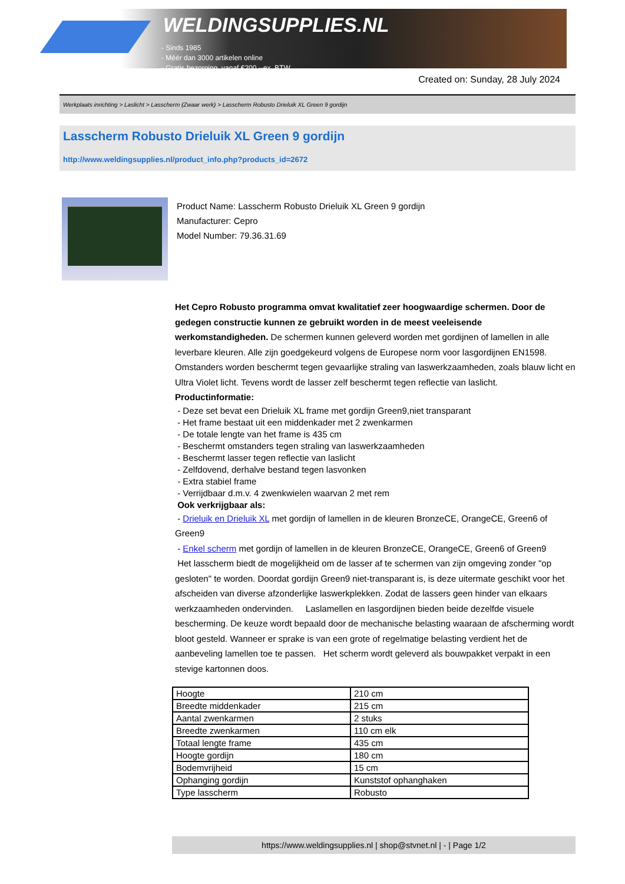WELDINGSUPPLIES.NL
- Sinds 1985
- Méér dan 3000 artikelen online
- Gratis bezorging, vanaf €200,--ex. BTW
Created on: Sunday, 28 July 2024
Werkplaats inrichting > Laslicht > Lasscherm (Zwaar werk) > Lasscherm Robusto Drieluik XL Green 9 gordijn
Lasscherm Robusto Drieluik XL Green 9 gordijn
http://www.weldingsupplies.nl/product_info.php?products_id=2672
Product Name: Lasscherm Robusto Drieluik XL Green 9 gordijn
Manufacturer: Cepro
Model Number: 79.36.31.69
Het Cepro Robusto programma omvat kwalitatief zeer hoogwaardige schermen. Door de gedegen constructie kunnen ze gebruikt worden in de meest veeleisende werkomstandigheden. De schermen kunnen geleverd worden met gordijnen of lamellen in alle leverbare kleuren. Alle zijn goedgekeurd volgens de Europese norm voor lasgordijnen EN1598. Omstanders worden beschermt tegen gevaarlijke straling van laswerkzaamheden, zoals blauw licht en Ultra Violet licht. Tevens wordt de lasser zelf beschermt tegen reflectie van laslicht. Productinformatie:
- Deze set bevat een Drieluik XL frame met gordijn Green9,niet transparant
- Het frame bestaat uit een middenkader met 2 zwenkarmen
- De totale lengte van het frame is 435 cm
- Beschermt omstanders tegen straling van laswerkzaamheden
- Beschermt lasser tegen reflectie van laslicht
- Zelfdovend, derhalve bestand tegen lasvonken
- Extra stabiel frame
- Verrijdbaar d.m.v. 4 zwenkwielen waarvan 2 met rem
Ook verkrijgbaar als:
- Drieluik en Drieluik XL met gordijn of lamellen in de kleuren BronzeCE, OrangeCE, Green6 of Green9
- Enkel scherm met gordijn of lamellen in de kleuren BronzeCE, OrangeCE, Green6 of Green9
Het lasscherm biedt de mogelijkheid om de lasser af te schermen van zijn omgeving zonder "op gesloten" te worden. Doordat gordijn Green9 niet-transparant is, is deze uitermate geschikt voor het afscheiden van diverse afzonderlijke laswerkplekken. Zodat de lassers geen hinder van elkaars werkzaamheden ondervinden. Laslamellen en lasgordijnen bieden beide dezelfde visuele bescherming. De keuze wordt bepaald door de mechanische belasting waaraan de afscherming wordt bloot gesteld. Wanneer er sprake is van een grote of regelmatige belasting verdient het de aanbeveling lamellen toe te passen. Het scherm wordt geleverd als bouwpakket verpakt in een stevige kartonnen doos.
| Hoogte | 210 cm |
| Breedte middenkader | 215 cm |
| Aantal zwenkarmen | 2 stuks |
| Breedte zwenkarmen | 110 cm elk |
| Totaal lengte frame | 435 cm |
| Hoogte gordijn | 180 cm |
| Bodemvrijheid | 15 cm |
| Ophanging gordijn | Kunststof ophanghaken |
| Type lasscherm | Robusto |
https://www.weldingsupplies.nl | shop@stvnet.nl | - | Page 1/2